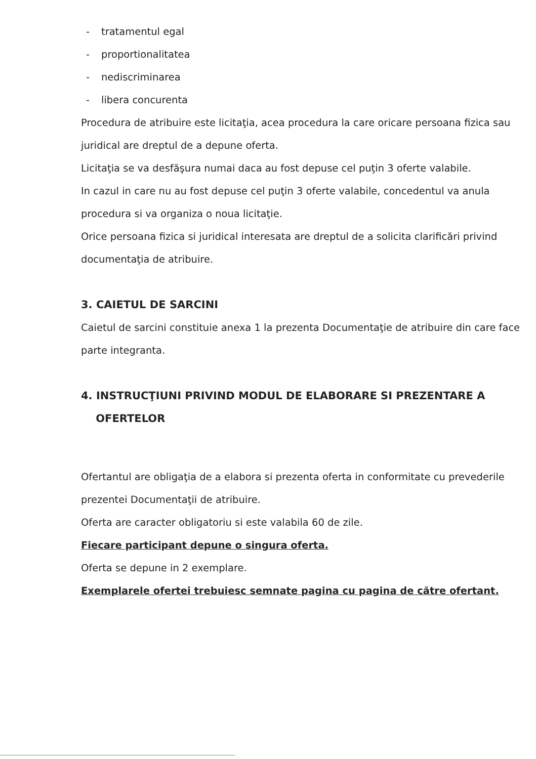- tratamentul egal
- proportionalitatea
- nediscriminarea
- libera concurenta
Procedura de atribuire este licitaţia, acea procedura la care oricare persoana fizica sau juridical are dreptul de a depune oferta.
Licitaţia se va desfăşura numai daca au fost depuse cel puţin 3 oferte valabile.
In cazul in care nu au fost depuse cel puţin 3 oferte valabile, concedentul va anula procedura si va organiza o noua licitaţie.
Orice persoana fizica si juridical interesata are dreptul de a solicita clarificări privind documentaţia de atribuire.
3. CAIETUL DE SARCINI
Caietul de sarcini constituie anexa 1 la prezenta Documentaţie de atribuire din care face parte integranta.
4. INSTRUCŢIUNI PRIVIND MODUL DE ELABORARE SI PREZENTARE A
OFERTELOR
Ofertantul are obligaţia de a elabora si prezenta oferta in conformitate cu prevederile prezentei Documentaţii de atribuire.
Oferta are caracter obligatoriu si este valabila 60 de zile.
Fiecare participant depune o singura oferta.
Oferta se depune in 2 exemplare.
Exemplarele ofertei trebuiesc semnate pagina cu pagina de către ofertant.